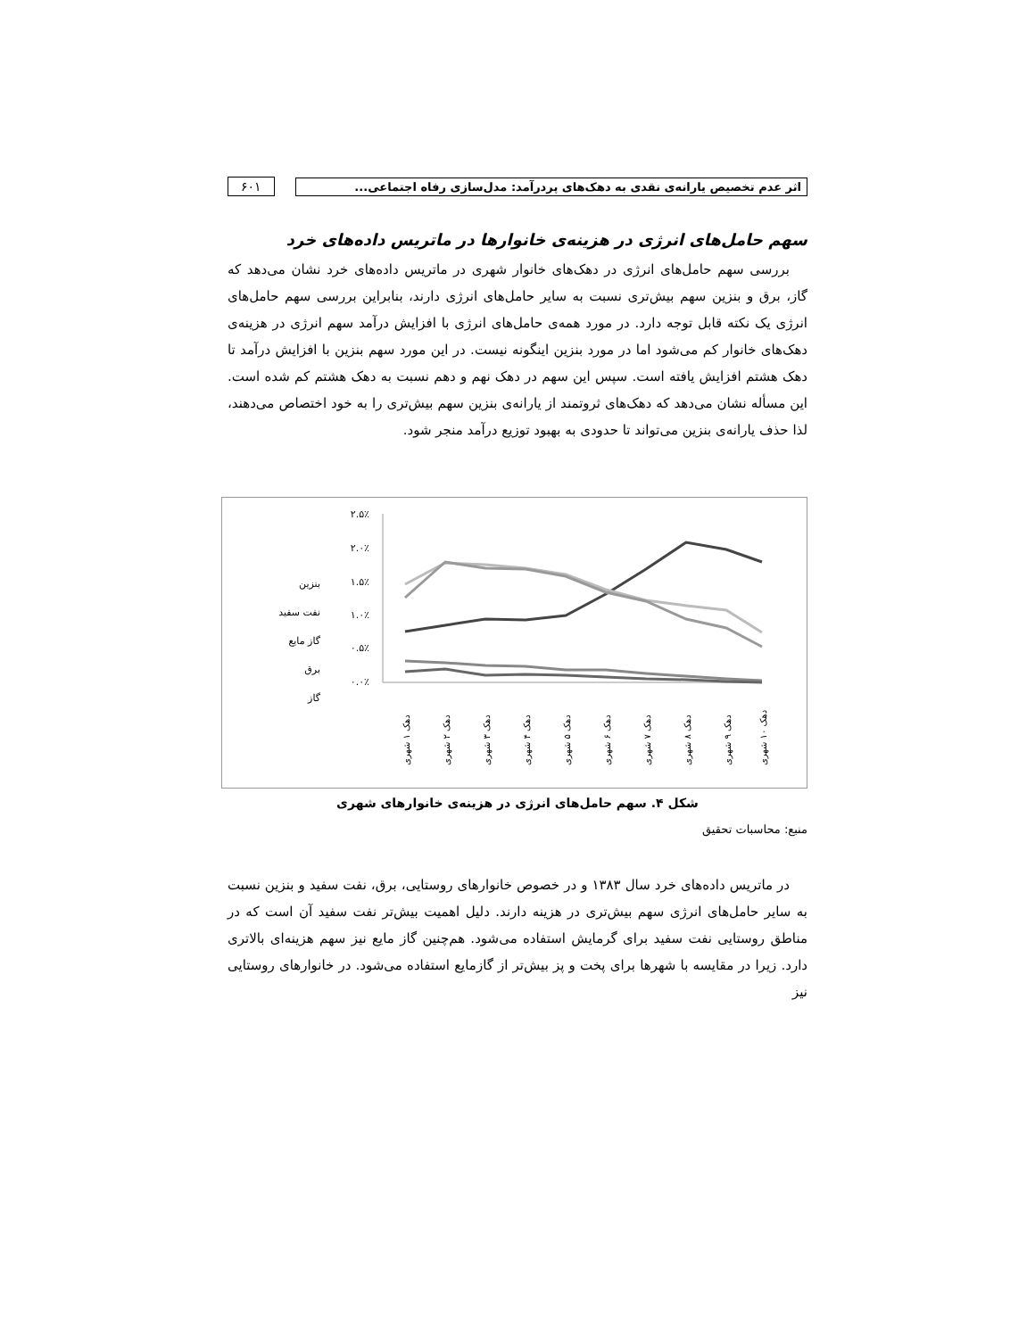اثر عدم تخصیص یارانه‌ی نقدی به دهک‌های پردرآمد: مدل‌سازی رفاه اجتماعی...
۶۰۱
سهم حامل‌های انرژی در هزینه‌ی خانوارها در ماتریس داده‌های خرد
بررسی سهم حامل‌های انرژی در دهک‌های خانوار شهری در ماتریس داده‌های خرد نشان می‌دهد که گاز، برق و بنزین سهم بیش‌تری نسبت به سایر حامل‌های انرژی دارند، بنابراین بررسی سهم حامل‌های انرژی یک نکته قابل توجه دارد. در مورد همه‌ی حامل‌های انرژی با افزایش درآمد سهم انرژی در هزینه‌ی دهک‌های خانوار کم می‌شود اما در مورد بنزین اینگونه نیست. در این مورد سهم بنزین با افزایش درآمد تا دهک هشتم افزایش یافته است. سپس این سهم در دهک نهم و دهم نسبت به دهک هشتم کم شده است. این مسأله نشان می‌دهد که دهک‌های ثروتمند از یارانه‌ی بنزین سهم بیش‌تری را به خود اختصاص می‌دهند، لذا حذف یارانه‌ی بنزین می‌تواند تا حدودی به بهبود توزیع درآمد منجر شود.
۲.۵٪
۲.۰٪
۱.۵٪
۱.۰٪
۰.۵٪
۰.۰٪
بنزین
نفت سفید
گاز مایع
برق
گاز
دهک ۱ شهری
دهک ۲ شهری
دهک ۳ شهری
دهک ۴ شهری
دهک ۵ شهری
دهک ۶ شهری
دهک ۷ شهری
دهک ۸ شهری
دهک ۹ شهری
دهک ۱۰ شهری
شکل ۴. سهم حامل‌های انرژی در هزینه‌ی خانوارهای شهری
منبع: محاسبات تحقیق
در ماتریس داده‌های خرد سال ۱۳۸۳ و در خصوص خانوارهای روستایی، برق، نفت سفید و بنزین نسبت به سایر حامل‌های انرژی سهم بیش‌تری در هزینه دارند. دلیل اهمیت بیش‌تر نفت سفید آن است که در مناطق روستایی نفت سفید برای گرمایش استفاده می‌شود. هم‌چنین گاز مایع نیز سهم هزینه‌ای بالاتری دارد. زیرا در مقایسه با شهرها برای پخت و پز بیش‌تر از گازمایع استفاده می‌شود. در خانوارهای روستایی نیز